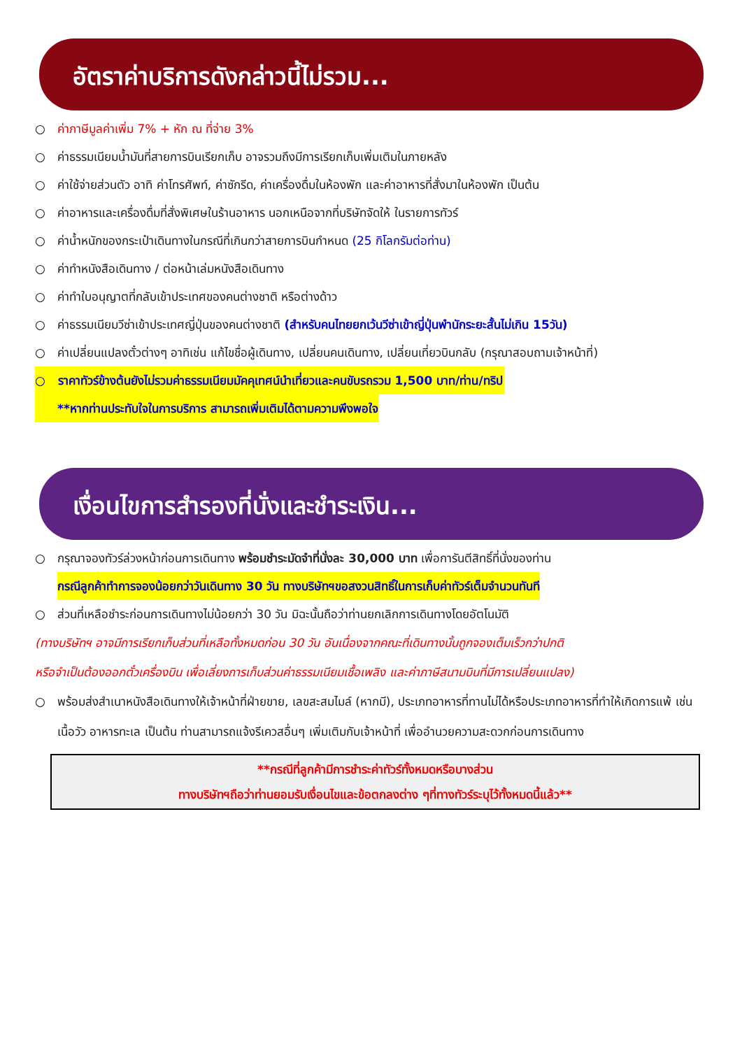อัตราค่าบริการดังกล่าวนี้ไม่รวม...
○ ค่าภาษีมูลค่าเพิ่ม 7% + หัก ณ ที่จ่าย 3%
○ ค่าธรรมเนียมน้ำมันที่สายการบินเรียกเก็บ อาจรวมถึงมีการเรียกเก็บเพิ่มเติมในภายหลัง
○ ค่าใช้จ่ายส่วนตัว อาทิ ค่าโทรศัพท์, ค่าซักรีด, ค่าเครื่องดื่มในห้องพัก และค่าอาหารที่สั่งมาในห้องพัก เป็นต้น
○ ค่าอาหารและเครื่องดื่มที่สั่งพิเศษในร้านอาหาร นอกเหนือจากที่บริษัทจัดให้ ในรายการทัวร์
○ ค่าน้ำหนักของกระเป๋าเดินทางในกรณีที่เกินกว่าสายการบินกำหนด (25 กิโลกรัมต่อท่าน)
○ ค่าทำหนังสือเดินทาง / ต่อหน้าเล่มหนังสือเดินทาง
○ ค่าทำใบอนุญาตที่กลับเข้าประเทศของคนต่างชาติ หรือต่างด้าว
○ ค่าธรรมเนียมวีซ่าเข้าประเทศญี่ปุ่นของคนต่างชาติ (สำหรับคนไทยยกเว้นวีซ่าเข้าญี่ปุ่นพำนักระยะสั้นไม่เกิน 15วัน)
○ ค่าเปลี่ยนแปลงตั๋วต่างๆ อาทิเช่น แก้ไขชื่อผู้เดินทาง, เปลี่ยนคนเดินทาง, เปลี่ยนเที่ยวบินกลับ (กรุณาสอบถามเจ้าหน้าที่)
○ ราคาทัวร์ข้างต้นยังไม่รวมค่าธรรมเนียมมัคคุเทศน์นำเที่ยวและคนขับรถรวม 1,500 บาท/ท่าน/ทริป
**หากท่านประทับใจในการบริการ สามารถเพิ่มเติมได้ตามความพึงพอใจ
เงื่อนไขการสำรองที่นั่งและชำระเงิน...
○ กรุณาจองทัวร์ล่วงหน้าก่อนการเดินทาง พร้อมชำระมัดจำที่นั่งละ 30,000 บาท เพื่อการันตีสิทธิ์ที่นั่งของท่าน
กรณีลูกค้าทำการจองน้อยกว่าวันเดินทาง 30 วัน ทางบริษัทฯขอสงวนสิทธิ์ในการเก็บค่าทัวร์เต็มจำนวนทันที
○ ส่วนที่เหลือชำระก่อนการเดินทางไม่น้อยกว่า 30 วัน มิฉะนั้นถือว่าท่านยกเลิกการเดินทางโดยอัตโนมัติ
(ทางบริษัทฯ อาจมีการเรียกเก็บส่วนที่เหลือทั้งหมดก่อน 30 วัน อันเนื่องจากคณะที่เดินทางนั้นถูกจองเต็มเร็วกว่าปกติ
หรือจำเป็นต้องออกตั๋วเครื่องบิน เพื่อเลี่ยงการเก็บส่วนค่าธรรมเนียมเชื้อเพลิง และค่าภาษีสนามบินที่มีการเปลี่ยนแปลง)
○ พร้อมส่งสำเนาหนังสือเดินทางให้เจ้าหน้าที่ฝ่ายขาย, เลขสะสมไมล์ (หากมี), ประเภทอาหารที่ทานไม่ได้หรือประเภทอาหารที่ทำให้เกิดการแพ้ เช่น เนื้อวัว อาหารทะเล เป็นต้น ท่านสามารถแจ้งรีเควสอื่นๆ เพิ่มเติมกับเจ้าหน้าที่ เพื่ออำนวยความสะดวกก่อนการเดินทาง
**กรณีที่ลูกค้ามีการชำระค่าทัวร์ทั้งหมดหรือบางส่วน
ทางบริษัทฯถือว่าท่านยอมรับเงื่อนไขและข้อตกลงต่าง ๆที่ทางทัวร์ระบุไว้ทั้งหมดนี้แล้ว**